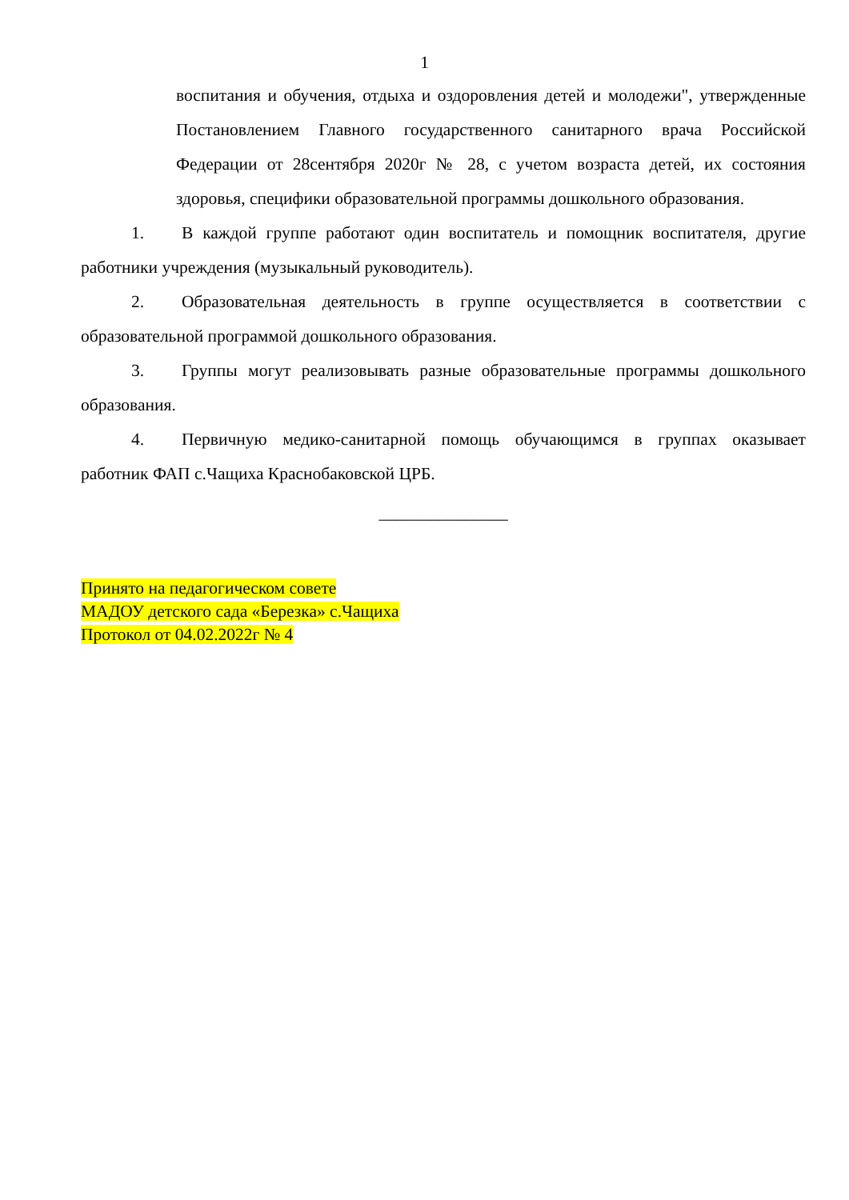1
воспитания и обучения, отдыха и оздоровления детей и молодежи", утвержденные Постановлением Главного государственного санитарного врача Российской Федерации от 28сентября 2020г № 28, с учетом возраста детей, их состояния здоровья, специфики образовательной программы дошкольного образования.
1. В каждой группе работают один воспитатель и помощник воспитателя, другие работники учреждения (музыкальный руководитель).
2. Образовательная деятельность в группе осуществляется в соответствии с образовательной программой дошкольного образования.
3. Группы могут реализовывать разные образовательные программы дошкольного образования.
4. Первичную медико-санитарной помощь обучающимся в группах оказывает работник ФАП с.Чащиха Краснобаковской ЦРБ.
_______________
Принято на педагогическом совете
МАДОУ детского сада «Березка» с.Чащиха
Протокол от 04.02.2022г № 4